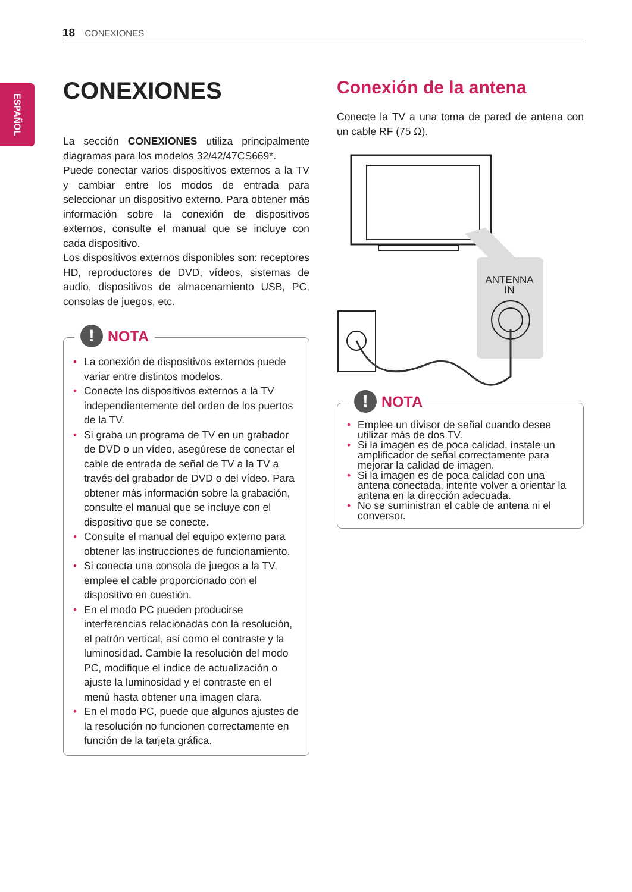18 CONEXIONES
ESPAÑOL
CONEXIONES
La sección CONEXIONES utiliza principalmente diagramas para los modelos 32/42/47CS669*.
Puede conectar varios dispositivos externos a la TV y cambiar entre los modos de entrada para seleccionar un dispositivo externo. Para obtener más información sobre la conexión de dispositivos externos, consulte el manual que se incluye con cada dispositivo.
Los dispositivos externos disponibles son: receptores HD, reproductores de DVD, vídeos, sistemas de audio, dispositivos de almacenamiento USB, PC, consolas de juegos, etc.
! NOTA
La conexión de dispositivos externos puede variar entre distintos modelos.
Conecte los dispositivos externos a la TV independientemente del orden de los puertos de la TV.
Si graba un programa de TV en un grabador de DVD o un vídeo, asegúrese de conectar el cable de entrada de señal de TV a la TV a través del grabador de DVD o del vídeo. Para obtener más información sobre la grabación, consulte el manual que se incluye con el dispositivo que se conecte.
Consulte el manual del equipo externo para obtener las instrucciones de funcionamiento.
Si conecta una consola de juegos a la TV, emplee el cable proporcionado con el dispositivo en cuestión.
En el modo PC pueden producirse interferencias relacionadas con la resolución, el patrón vertical, así como el contraste y la luminosidad. Cambie la resolución del modo PC, modifique el índice de actualización o ajuste la luminosidad y el contraste en el menú hasta obtener una imagen clara.
En el modo PC, puede que algunos ajustes de la resolución no funcionen correctamente en función de la tarjeta gráfica.
Conexión de la antena
Conecte la TV a una toma de pared de antena con un cable RF (75 Ω).
ANTENNA
IN
! NOTA
Emplee un divisor de señal cuando desee utilizar más de dos TV.
Si la imagen es de poca calidad, instale un amplificador de señal correctamente para mejorar la calidad de imagen.
Si la imagen es de poca calidad con una antena conectada, intente volver a orientar la antena en la dirección adecuada.
No se suministran el cable de antena ni el conversor.